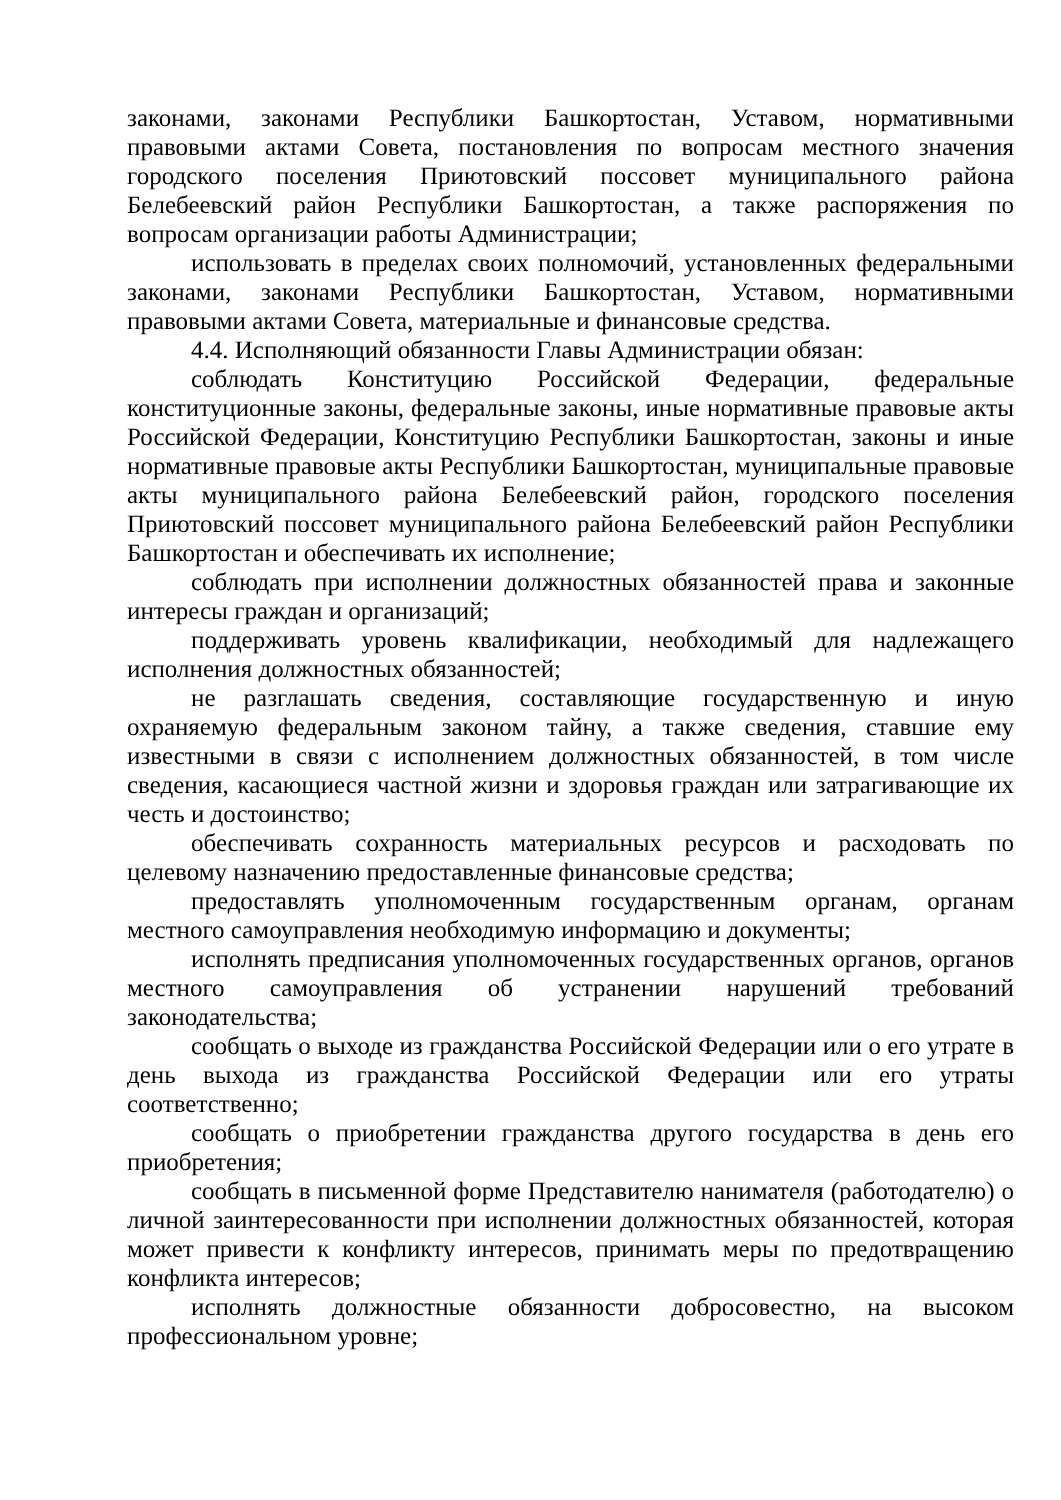законами, законами Республики Башкортостан, Уставом, нормативными правовыми актами Совета, постановления по вопросам местного значения городского поселения Приютовский поссовет муниципального района Белебеевский район Республики Башкортостан, а также распоряжения по вопросам организации работы Администрации;
использовать в пределах своих полномочий, установленных федеральными законами, законами Республики Башкортостан, Уставом, нормативными правовыми актами Совета, материальные и финансовые средства.
4.4. Исполняющий обязанности Главы Администрации обязан:
соблюдать Конституцию Российской Федерации, федеральные конституционные законы, федеральные законы, иные нормативные правовые акты Российской Федерации, Конституцию Республики Башкортостан, законы и иные нормативные правовые акты Республики Башкортостан, муниципальные правовые акты муниципального района Белебеевский район, городского поселения Приютовский поссовет муниципального района Белебеевский район Республики Башкортостан и обеспечивать их исполнение;
соблюдать при исполнении должностных обязанностей права и законные интересы граждан и организаций;
поддерживать уровень квалификации, необходимый для надлежащего исполнения должностных обязанностей;
не разглашать сведения, составляющие государственную и иную охраняемую федеральным законом тайну, а также сведения, ставшие ему известными в связи с исполнением должностных обязанностей, в том числе сведения, касающиеся частной жизни и здоровья граждан или затрагивающие их честь и достоинство;
обеспечивать сохранность материальных ресурсов и расходовать по целевому назначению предоставленные финансовые средства;
предоставлять уполномоченным государственным органам, органам местного самоуправления необходимую информацию и документы;
исполнять предписания уполномоченных государственных органов, органов местного самоуправления об устранении нарушений требований законодательства;
сообщать о выходе из гражданства Российской Федерации или о его утрате в день выхода из гражданства Российской Федерации или его утраты соответственно;
сообщать о приобретении гражданства другого государства в день его приобретения;
сообщать в письменной форме Представителю нанимателя (работодателю) о личной заинтересованности при исполнении должностных обязанностей, которая может привести к конфликту интересов, принимать меры по предотвращению конфликта интересов;
исполнять должностные обязанности добросовестно, на высоком профессиональном уровне;